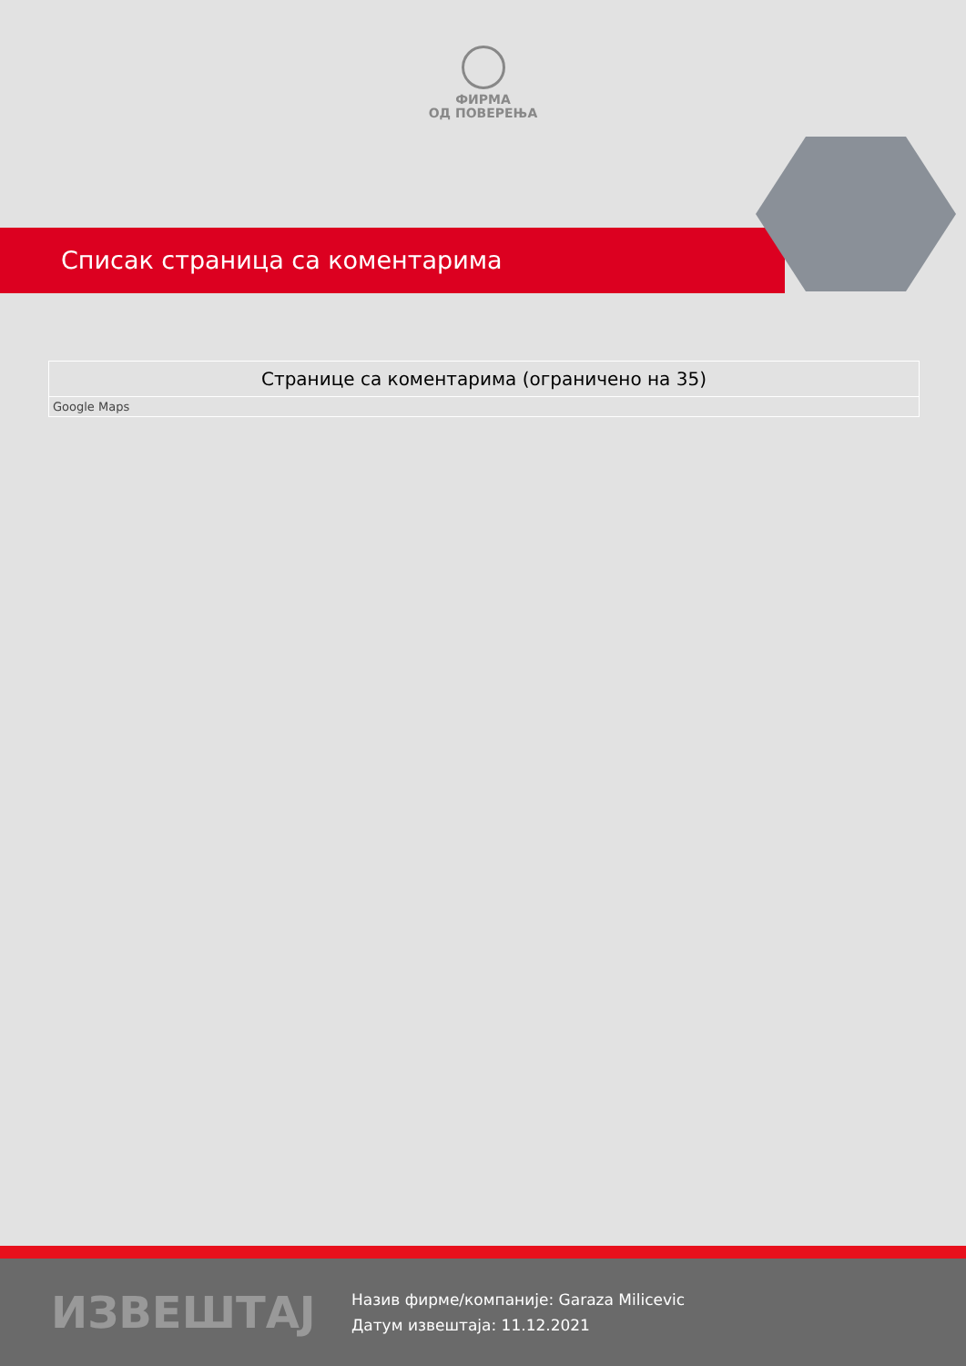ФИРМА
ОД ПОВЕРЕЊА
Списак страница са коментарима
| Странице са коментарима (ограничено на 35) |
| --- |
| Google Maps |
ИЗВЕШТАЈ
Назив фирме/компаније: Garaza Milicevic
Датум извештаја: 11.12.2021